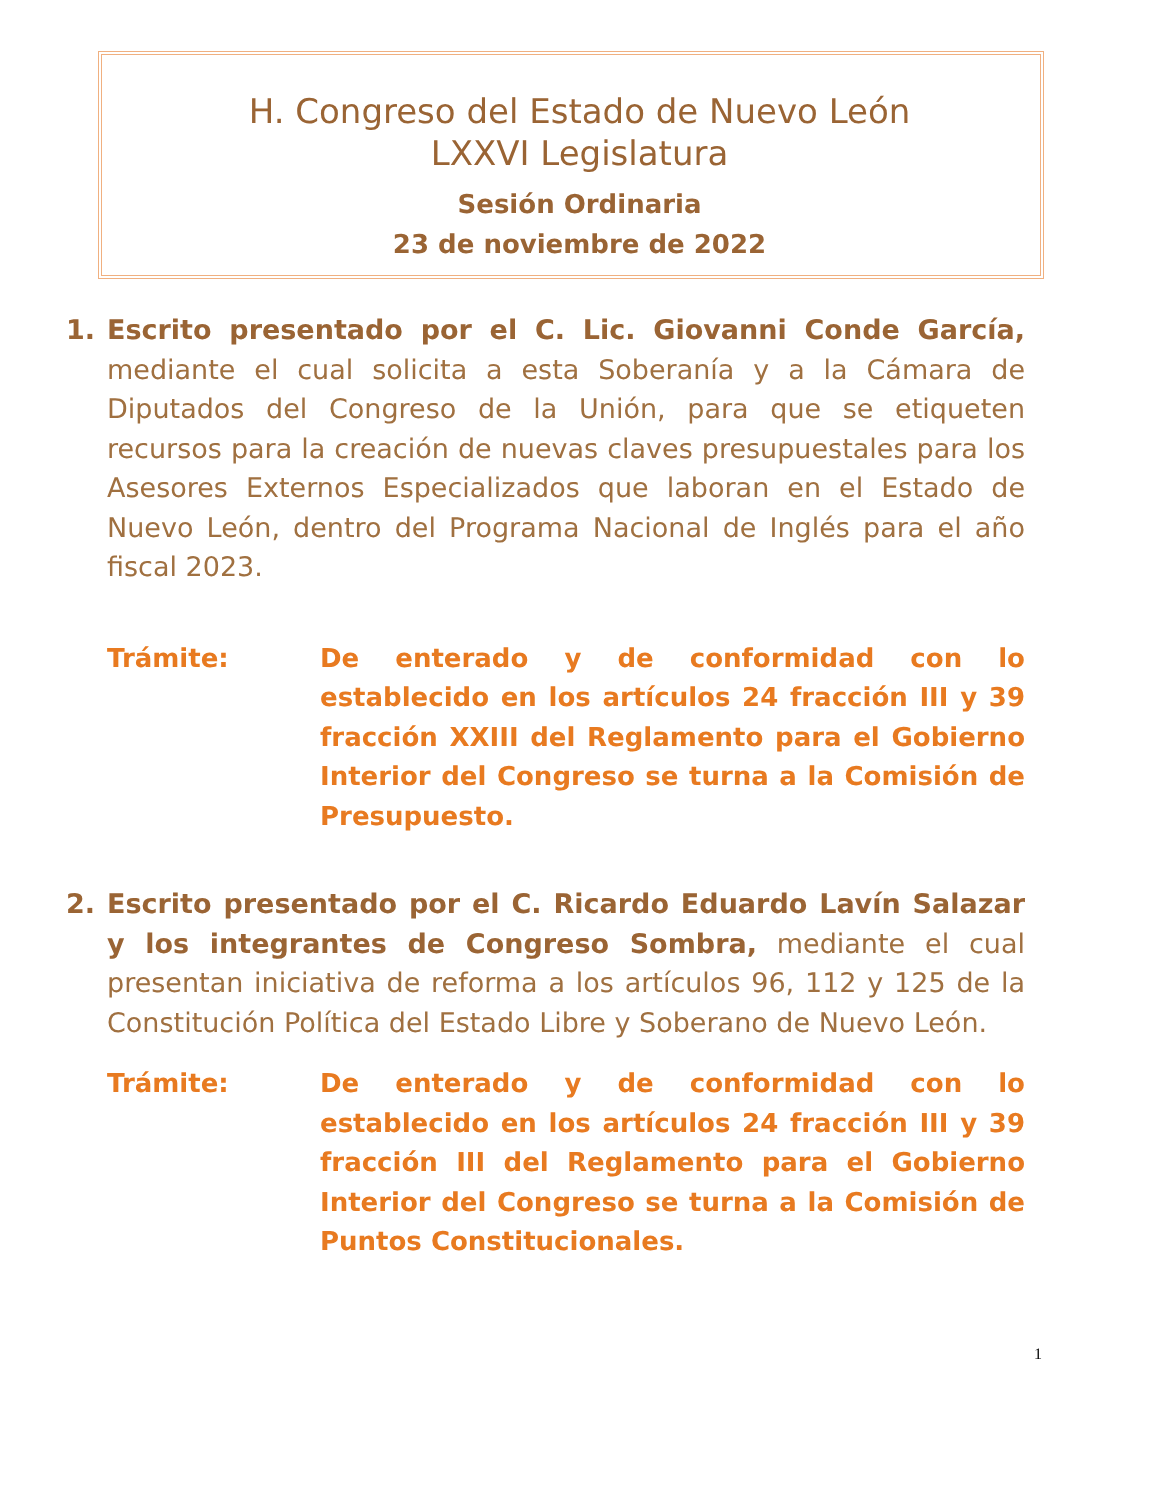H. Congreso del Estado de Nuevo León
LXXVI Legislatura
Sesión Ordinaria
23 de noviembre de 2022
1. Escrito presentado por el C. Lic. Giovanni Conde García, mediante el cual solicita a esta Soberanía y a la Cámara de Diputados del Congreso de la Unión, para que se etiqueten recursos para la creación de nuevas claves presupuestales para los Asesores Externos Especializados que laboran en el Estado de Nuevo León, dentro del Programa Nacional de Inglés para el año fiscal 2023.
Trámite: De enterado y de conformidad con lo establecido en los artículos 24 fracción III y 39 fracción XXIII del Reglamento para el Gobierno Interior del Congreso se turna a la Comisión de Presupuesto.
2. Escrito presentado por el C. Ricardo Eduardo Lavín Salazar y los integrantes de Congreso Sombra, mediante el cual presentan iniciativa de reforma a los artículos 96, 112 y 125 de la Constitución Política del Estado Libre y Soberano de Nuevo León.
Trámite: De enterado y de conformidad con lo establecido en los artículos 24 fracción III y 39 fracción III del Reglamento para el Gobierno Interior del Congreso se turna a la Comisión de Puntos Constitucionales.
1